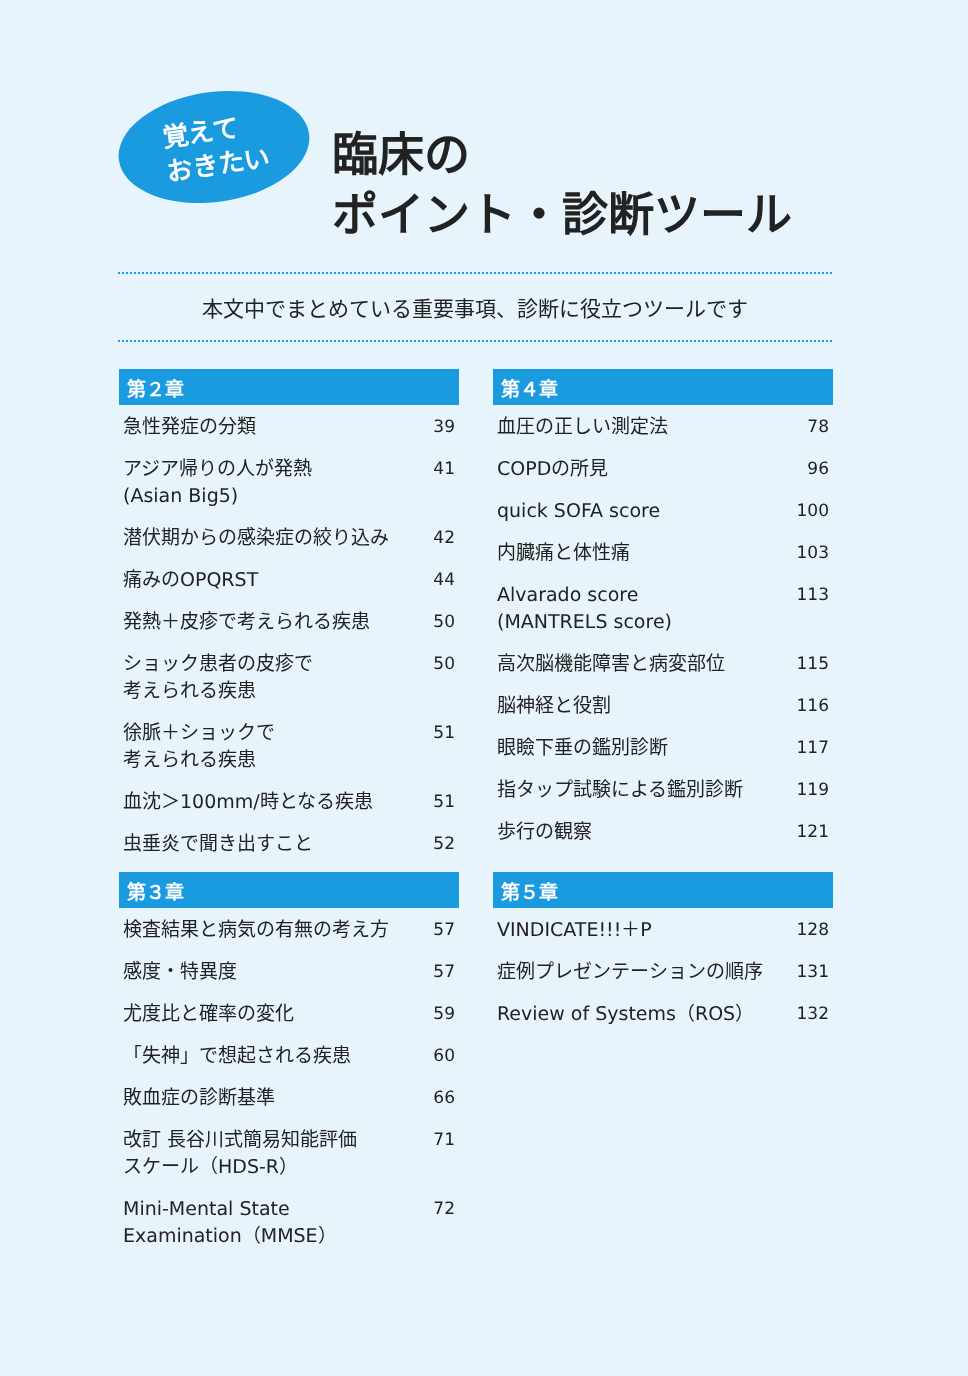覚えて
おきたい
臨床の
ポイント・診断ツール
本文中でまとめている重要事項、診断に役立つツールです
第２章
| 急性発症の分類 | 39 |
| アジア帰りの人が発熱 (Asian Big5) | 41 |
| 潜伏期からの感染症の絞り込み | 42 |
| 痛みのOPQRST | 44 |
| 発熱＋皮疹で考えられる疾患 | 50 |
| ショック患者の皮疹で 考えられる疾患 | 50 |
| 徐脈＋ショックで 考えられる疾患 | 51 |
| 血沈＞100mm/時となる疾患 | 51 |
| 虫垂炎で聞き出すこと | 52 |
第４章
| 血圧の正しい測定法 | 78 |
| COPDの所見 | 96 |
| quick SOFA score | 100 |
| 内臓痛と体性痛 | 103 |
| Alvarado score (MANTRELS score) | 113 |
| 高次脳機能障害と病変部位 | 115 |
| 脳神経と役割 | 116 |
| 眼瞼下垂の鑑別診断 | 117 |
| 指タップ試験による鑑別診断 | 119 |
| 歩行の観察 | 121 |
第３章
| 検査結果と病気の有無の考え方 | 57 |
| 感度・特異度 | 57 |
| 尤度比と確率の変化 | 59 |
| 「失神」で想起される疾患 | 60 |
| 敗血症の診断基準 | 66 |
| 改訂 長谷川式簡易知能評価 スケール（HDS-R） | 71 |
| Mini-Mental State Examination（MMSE） | 72 |
第５章
| VINDICATE!!!＋P | 128 |
| 症例プレゼンテーションの順序 | 131 |
| Review of Systems（ROS） | 132 |